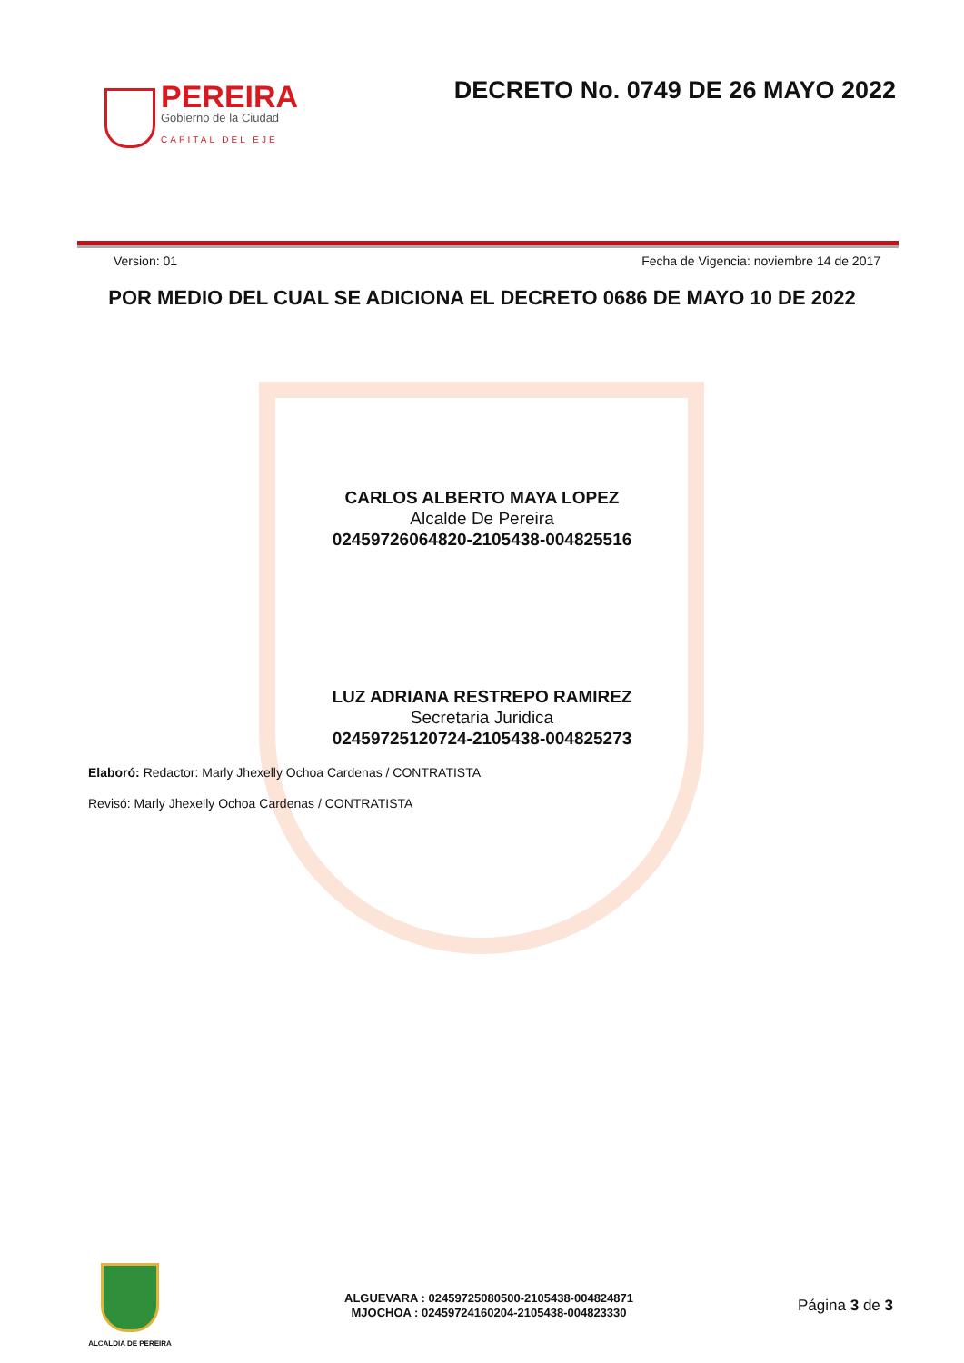PEREIRA
Gobierno de la Ciudad
CAPITAL DEL EJE
DECRETO No. 0749 DE 26 MAYO 2022
Version: 01 Fecha de Vigencia: noviembre 14 de 2017
POR MEDIO DEL CUAL SE ADICIONA EL DECRETO 0686 DE MAYO 10 DE 2022
CARLOS ALBERTO MAYA LOPEZ
Alcalde De Pereira
02459726064820-2105438-004825516
LUZ ADRIANA RESTREPO RAMIREZ
Secretaria Juridica
02459725120724-2105438-004825273
Elaboró: Redactor: Marly Jhexelly Ochoa Cardenas / CONTRATISTA
Revisó: Marly Jhexelly Ochoa Cardenas / CONTRATISTA
ALCALDIA DE PEREIRA
ALGUEVARA : 02459725080500-2105438-004824871
MJOCHOA : 02459724160204-2105438-004823330
Página 3 de 3